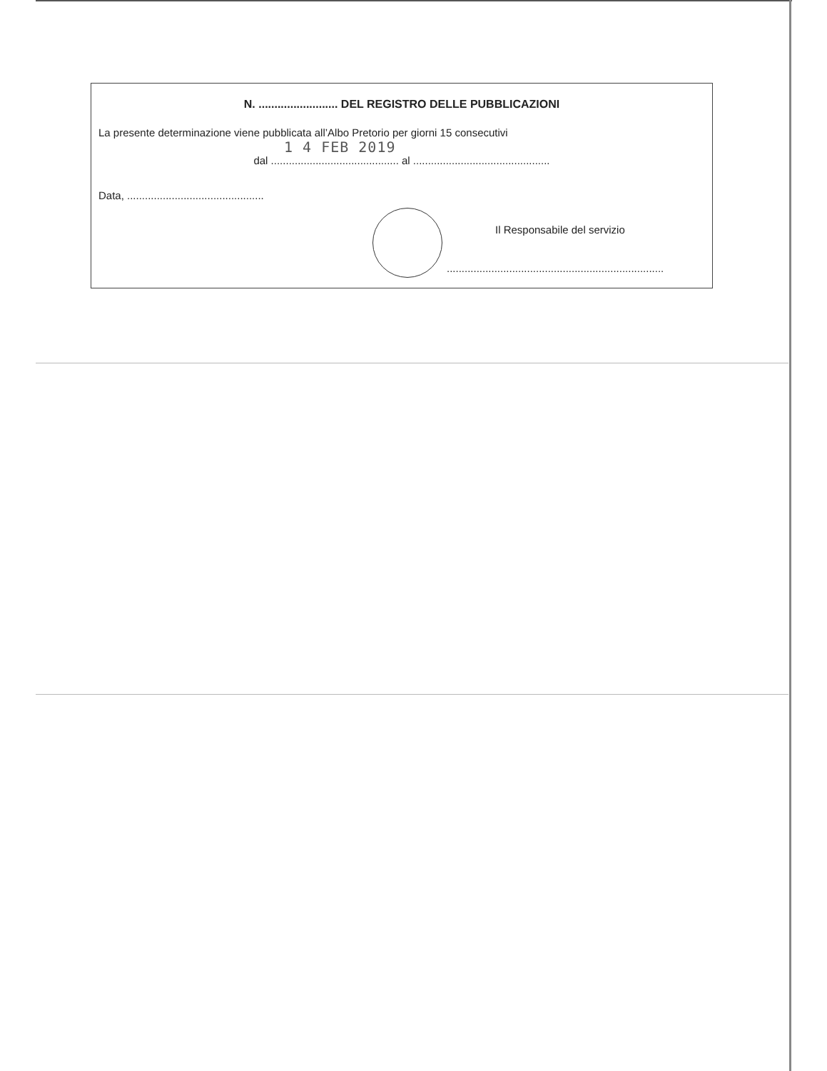N. ......................... DEL REGISTRO DELLE PUBBLICAZIONI
La presente determinazione viene pubblicata all’Albo Pretorio per giorni 15 consecutivi
1 4 FEB 2019
dal ........................................... al ..............................................
Data, ..............................................
Il Responsabile del servizio
.........................................................................